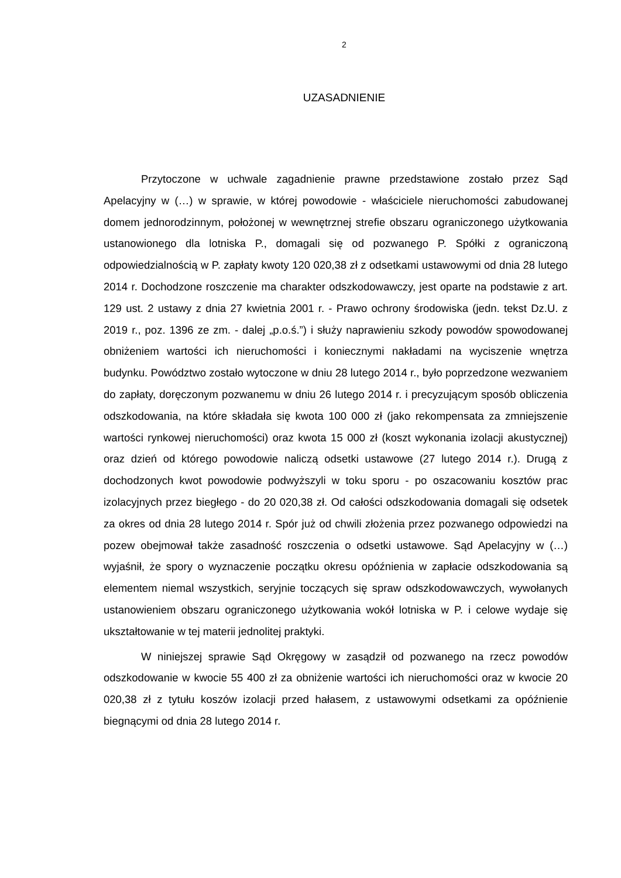2
UZASADNIENIE
Przytoczone w uchwale zagadnienie prawne przedstawione zostało przez Sąd Apelacyjny w (…) w sprawie, w której powodowie - właściciele nieruchomości zabudowanej domem jednorodzinnym, położonej w wewnętrznej strefie obszaru ograniczonego użytkowania ustanowionego dla lotniska P., domagali się od pozwanego P. Spółki z ograniczoną odpowiedzialnością w P. zapłaty kwoty 120 020,38 zł z odsetkami ustawowymi od dnia 28 lutego 2014 r. Dochodzone roszczenie ma charakter odszkodowawczy, jest oparte na podstawie z art. 129 ust. 2 ustawy z dnia 27 kwietnia 2001 r. - Prawo ochrony środowiska (jedn. tekst Dz.U. z 2019 r., poz. 1396 ze zm. - dalej „p.o.ś.”) i służy naprawieniu szkody powodów spowodowanej obniżeniem wartości ich nieruchomości i koniecznymi nakładami na wyciszenie wnętrza budynku. Powództwo zostało wytoczone w dniu 28 lutego 2014 r., było poprzedzone wezwaniem do zapłaty, doręczonym pozwanemu w dniu 26 lutego 2014 r. i precyzującym sposób obliczenia odszkodowania, na które składała się kwota 100 000 zł (jako rekompensata za zmniejszenie wartości rynkowej nieruchomości) oraz kwota 15 000 zł (koszt wykonania izolacji akustycznej) oraz dzień od którego powodowie naliczą odsetki ustawowe (27 lutego 2014 r.). Drugą z dochodzonych kwot powodowie podwyższyli w toku sporu - po oszacowaniu kosztów prac izolacyjnych przez biegłego - do 20 020,38 zł. Od całości odszkodowania domagali się odsetek za okres od dnia 28 lutego 2014 r. Spór już od chwili złożenia przez pozwanego odpowiedzi na pozew obejmował także zasadność roszczenia o odsetki ustawowe. Sąd Apelacyjny w (…) wyjaśnił, że spory o wyznaczenie początku okresu opóźnienia w zapłacie odszkodowania są elementem niemal wszystkich, seryjnie toczących się spraw odszkodowawczych, wywołanych ustanowieniem obszaru ograniczonego użytkowania wokół lotniska w P. i celowe wydaje się ukształtowanie w tej materii jednolitej praktyki.
W niniejszej sprawie Sąd Okręgowy w zasądził od pozwanego na rzecz powodów odszkodowanie w kwocie 55 400 zł za obniżenie wartości ich nieruchomości oraz w kwocie 20 020,38 zł z tytułu koszów izolacji przed hałasem, z ustawowymi odsetkami za opóźnienie biegnącymi od dnia 28 lutego 2014 r.